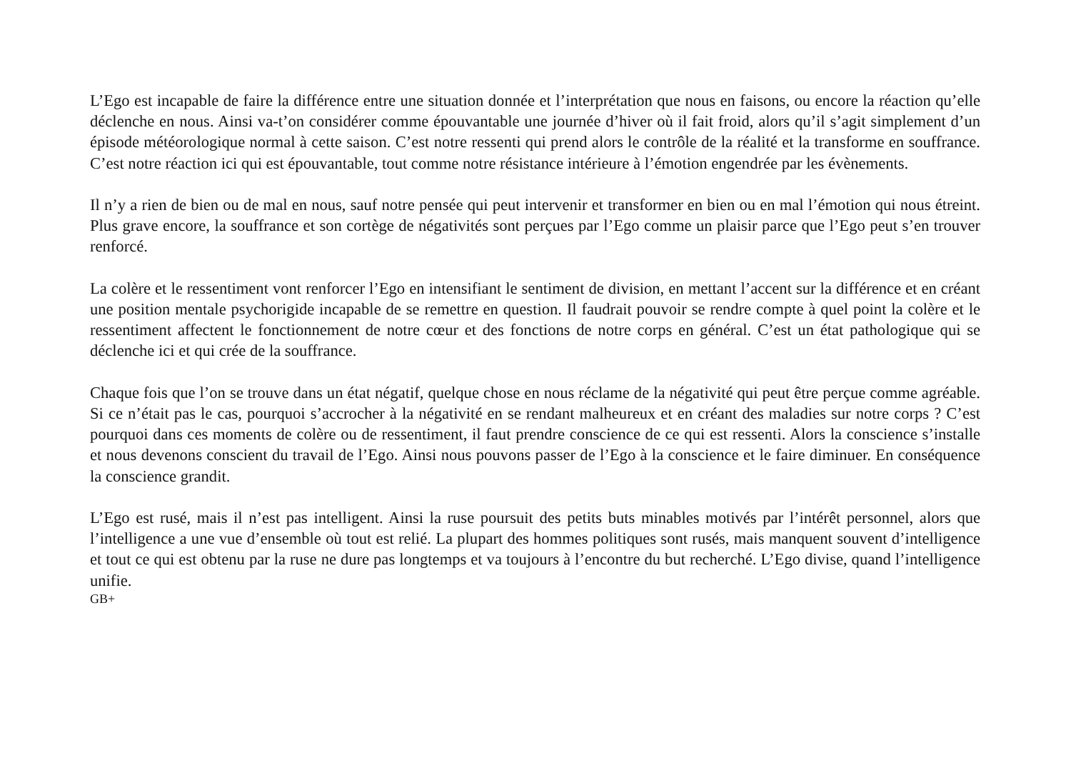L’Ego est incapable de faire la différence entre une situation donnée et l’interprétation que nous en faisons, ou encore la réaction qu’elle déclenche en nous. Ainsi va-t’on considérer comme épouvantable une journée d’hiver où il fait froid, alors qu’il s’agit simplement d’un épisode météorologique normal à cette saison. C’est notre ressenti qui prend alors le contrôle de la réalité et la transforme en souffrance. C’est notre réaction ici qui est épouvantable, tout comme notre résistance intérieure à l’émotion engendrée par les évènements.
Il n’y a rien de bien ou de mal en nous, sauf notre pensée qui peut intervenir et transformer en bien ou en mal l’émotion qui nous étreint. Plus grave encore, la souffrance et son cortège de négativités sont perçues par l’Ego comme un plaisir parce que l’Ego peut s’en trouver renforcé.
La colère et le ressentiment vont renforcer l’Ego en intensifiant le sentiment de division, en mettant l’accent sur la différence et en créant une position mentale psychorigide incapable de se remettre en question. Il faudrait pouvoir se rendre compte à quel point la colère et le ressentiment affectent le fonctionnement de notre cœur et des fonctions de notre corps en général. C’est un état pathologique qui se déclenche ici et qui crée de la souffrance.
Chaque fois que l’on se trouve dans un état négatif, quelque chose en nous réclame de la négativité qui peut être perçue comme agréable. Si ce n’était pas le cas, pourquoi s’accrocher à la négativité en se rendant malheureux et en créant des maladies sur notre corps ? C’est pourquoi dans ces moments de colère ou de ressentiment, il faut prendre conscience de ce qui est ressenti. Alors la conscience s’installe et nous devenons conscient du travail de l’Ego. Ainsi nous pouvons passer de l’Ego à la conscience et le faire diminuer. En conséquence la conscience grandit.
L’Ego est rusé, mais il n’est pas intelligent. Ainsi la ruse poursuit des petits buts minables motivés par l’intérêt personnel, alors que l’intelligence a une vue d’ensemble où tout est relié. La plupart des hommes politiques sont rusés, mais manquent souvent d’intelligence et tout ce qui est obtenu par la ruse ne dure pas longtemps et va toujours à l’encontre du but recherché. L’Ego divise, quand l’intelligence unifie.
GB+